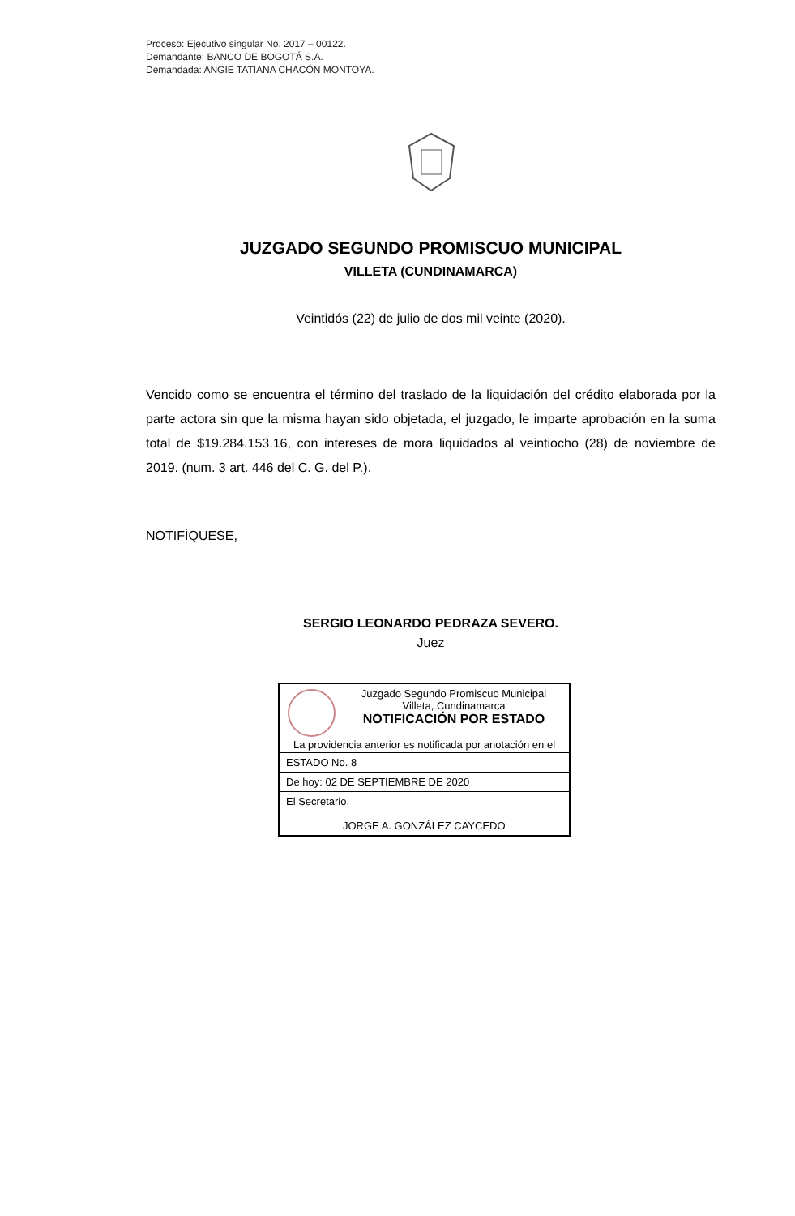Proceso: Ejecutivo singular No. 2017 – 00122.
Demandante: BANCO DE BOGOTÁ S.A.
Demandada: ANGIE TATIANA CHACÓN MONTOYA.
JUZGADO SEGUNDO PROMISCUO MUNICIPAL
VILLETA (CUNDINAMARCA)
Veintidós (22) de julio de dos mil veinte (2020).
Vencido como se encuentra el término del traslado de la liquidación del crédito elaborada por la parte actora sin que la misma hayan sido objetada, el juzgado, le imparte aprobación en la suma total de $19.284.153.16, con intereses de mora liquidados al veintiocho (28) de noviembre de 2019. (num. 3 art. 446 del C. G. del P.).
NOTIFÍQUESE,
SERGIO LEONARDO PEDRAZA SEVERO.
Juez
Juzgado Segundo Promiscuo Municipal
Villeta, Cundinamarca
NOTIFICACIÓN POR ESTADO
La providencia anterior es notificada por anotación en el
ESTADO No. 8
De hoy: 02 DE SEPTIEMBRE DE 2020
El Secretario,
JORGE A. GONZÁLEZ CAYCEDO